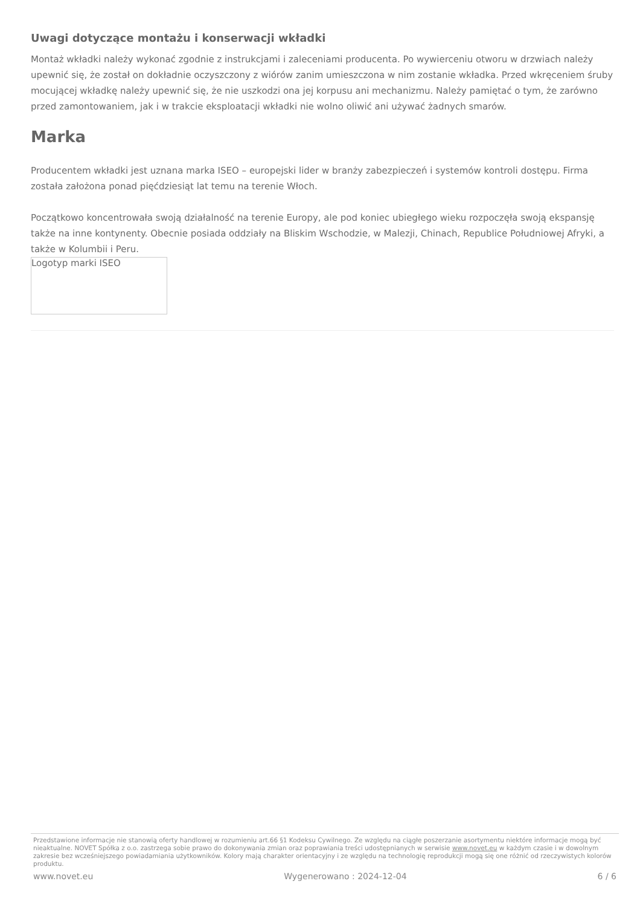Uwagi dotyczące montażu i konserwacji wkładki
Montaż wkładki należy wykonać zgodnie z instrukcjami i zaleceniami producenta. Po wywierceniu otworu w drzwiach należy upewnić się, że został on dokładnie oczyszczony z wiórów zanim umieszczona w nim zostanie wkładka. Przed wkręceniem śruby mocującej wkładkę należy upewnić się, że nie uszkodzi ona jej korpusu ani mechanizmu. Należy pamiętać o tym, że zarówno przed zamontowaniem, jak i w trakcie eksploatacji wkładki nie wolno oliwić ani używać żadnych smarów.
Marka
Producentem wkładki jest uznana marka ISEO – europejski lider w branży zabezpieczeń i systemów kontroli dostępu. Firma została założona ponad pięćdziesiąt lat temu na terenie Włoch.
Początkowo koncentrowała swoją działalność na terenie Europy, ale pod koniec ubiegłego wieku rozpoczęła swoją ekspansję także na inne kontynenty. Obecnie posiada oddziały na Bliskim Wschodzie, w Malezji, Chinach, Republice Południowej Afryki, a także w Kolumbii i Peru.
Logotyp marki ISEO
Przedstawione informacje nie stanowią oferty handlowej w rozumieniu art.66 §1 Kodeksu Cywilnego. Ze względu na ciągłe poszerzanie asortymentu niektóre informacje mogą być nieaktualne. NOVET Spółka z o.o. zastrzega sobie prawo do dokonywania zmian oraz poprawiania treści udostępnianych w serwisie www.novet.eu w każdym czasie i w dowolnym zakresie bez wcześniejszego powiadamiania użytkowników. Kolory mają charakter orientacyjny i ze względu na technologię reprodukcji mogą się one różnić od rzeczywistych kolorów produktu.
www.novet.eu Wygenerowano : 2024-12-04 6 / 6